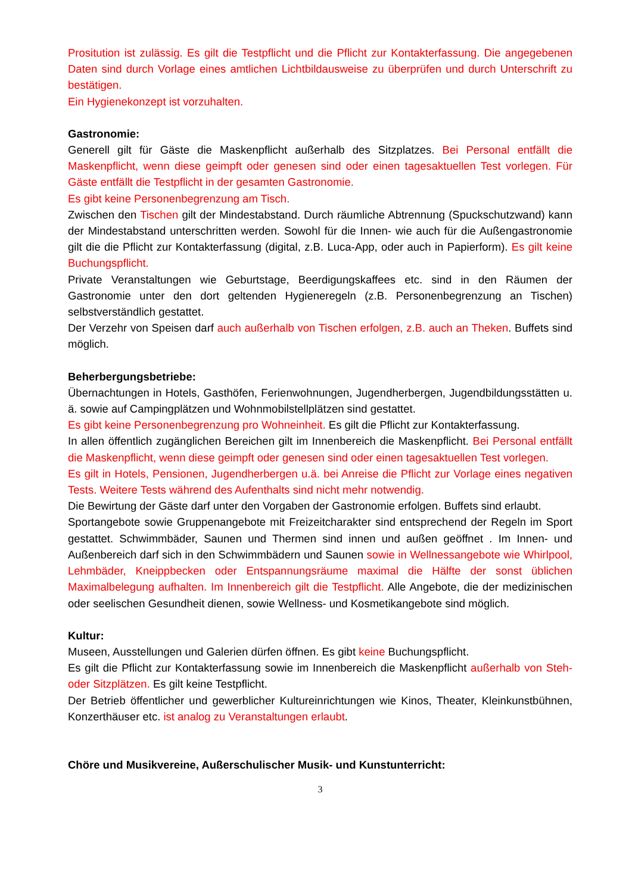Prositution ist zulässig. Es gilt die Testpflicht und die Pflicht zur Kontakterfassung. Die angegebenen Daten sind durch Vorlage eines amtlichen Lichtbildausweise zu überprüfen und durch Unterschrift zu bestätigen.
Ein Hygienekonzept ist vorzuhalten.
Gastronomie:
Generell gilt für Gäste die Maskenpflicht außerhalb des Sitzplatzes. Bei Personal entfällt die Maskenpflicht, wenn diese geimpft oder genesen sind oder einen tagesaktuellen Test vorlegen. Für Gäste entfällt die Testpflicht in der gesamten Gastronomie.
Es gibt keine Personenbegrenzung am Tisch.
Zwischen den Tischen gilt der Mindestabstand. Durch räumliche Abtrennung (Spuckschutzwand) kann der Mindestabstand unterschritten werden. Sowohl für die Innen- wie auch für die Außengastronomie gilt die die Pflicht zur Kontakterfassung (digital, z.B. Luca-App, oder auch in Papierform). Es gilt keine Buchungspflicht.
Private Veranstaltungen wie Geburtstage, Beerdigungskaffees etc. sind in den Räumen der Gastronomie unter den dort geltenden Hygieneregeln (z.B. Personenbegrenzung an Tischen) selbstverständlich gestattet.
Der Verzehr von Speisen darf auch außerhalb von Tischen erfolgen, z.B. auch an Theken. Buffets sind möglich.
Beherbergungsbetriebe:
Übernachtungen in Hotels, Gasthöfen, Ferienwohnungen, Jugendherbergen, Jugendbildungsstätten u. ä. sowie auf Campingplätzen und Wohnmobilstellplätzen sind gestattet.
Es gibt keine Personenbegrenzung pro Wohneinheit. Es gilt die Pflicht zur Kontakterfassung.
In allen öffentlich zugänglichen Bereichen gilt im Innenbereich die Maskenpflicht. Bei Personal entfällt die Maskenpflicht, wenn diese geimpft oder genesen sind oder einen tagesaktuellen Test vorlegen.
Es gilt in Hotels, Pensionen, Jugendherbergen u.ä. bei Anreise die Pflicht zur Vorlage eines negativen Tests. Weitere Tests während des Aufenthalts sind nicht mehr notwendig.
Die Bewirtung der Gäste darf unter den Vorgaben der Gastronomie erfolgen. Buffets sind erlaubt.
Sportangebote sowie Gruppenangebote mit Freizeitcharakter sind entsprechend der Regeln im Sport gestattet. Schwimmbäder, Saunen und Thermen sind innen und außen geöffnet . Im Innen- und Außenbereich darf sich in den Schwimmbädern und Saunen sowie in Wellnessangebote wie Whirlpool, Lehmbäder, Kneippbecken oder Entspannungsräume maximal die Hälfte der sonst üblichen Maximalbelegung aufhalten. Im Innenbereich gilt die Testpflicht. Alle Angebote, die der medizinischen oder seelischen Gesundheit dienen, sowie Wellness- und Kosmetikangebote sind möglich.
Kultur:
Museen, Ausstellungen und Galerien dürfen öffnen. Es gibt keine Buchungspflicht.
Es gilt die Pflicht zur Kontakterfassung sowie im Innenbereich die Maskenpflicht außerhalb von Steh- oder Sitzplätzen. Es gilt keine Testpflicht.
Der Betrieb öffentlicher und gewerblicher Kultureinrichtungen wie Kinos, Theater, Kleinkunstbühnen, Konzerthäuser etc. ist analog zu Veranstaltungen erlaubt.
Chöre und Musikvereine, Außerschulischer Musik- und Kunstunterricht:
3